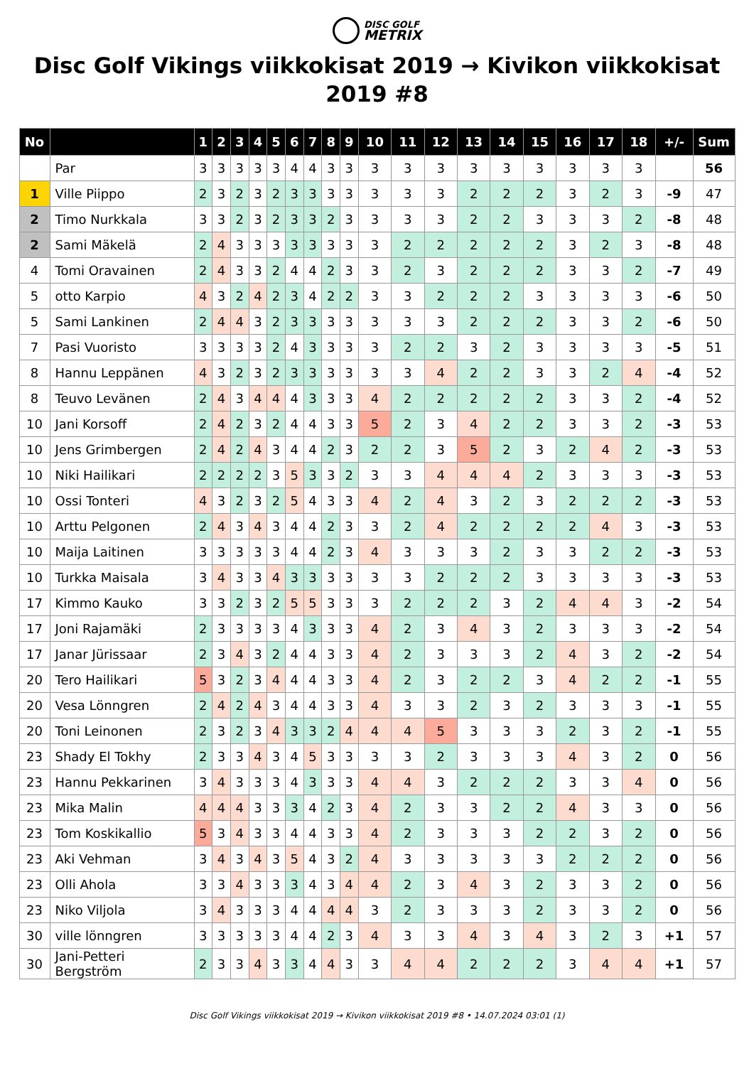DISC GOLF
METRIX
Disc Golf Vikings viikkokisat 2019 → Kivikon viikkokisat 2019 #8
| No | | 1 | 2 | 3 | 4 | 5 | 6 | 7 | 8 | 9 | 10 | 11 | 12 | 13 | 14 | 15 | 16 | 17 | 18 | +/- | Sum |
| --- | --- | --- | --- | --- | --- | --- | --- | --- | --- | --- | --- | --- | --- | --- | --- | --- | --- | --- | --- | --- | --- |
| | Par | 3 | 3 | 3 | 3 | 3 | 4 | 4 | 3 | 3 | 3 | 3 | 3 | 3 | 3 | 3 | 3 | 3 | 3 | | 56 |
| 1 | Ville Piippo | 2 | 3 | 2 | 3 | 2 | 3 | 3 | 3 | 3 | 3 | 3 | 3 | 2 | 2 | 2 | 3 | 2 | 3 | -9 | 47 |
| 2 | Timo Nurkkala | 3 | 3 | 2 | 3 | 2 | 3 | 3 | 2 | 3 | 3 | 3 | 3 | 2 | 2 | 3 | 3 | 3 | 2 | -8 | 48 |
| 2 | Sami Mäkelä | 2 | 4 | 3 | 3 | 3 | 3 | 3 | 3 | 3 | 3 | 2 | 2 | 2 | 2 | 2 | 3 | 2 | 3 | -8 | 48 |
| 4 | Tomi Oravainen | 2 | 4 | 3 | 3 | 2 | 4 | 4 | 2 | 3 | 3 | 2 | 3 | 2 | 2 | 2 | 3 | 3 | 2 | -7 | 49 |
| 5 | otto Karpio | 4 | 3 | 2 | 4 | 2 | 3 | 4 | 2 | 2 | 3 | 3 | 2 | 2 | 2 | 3 | 3 | 3 | 3 | -6 | 50 |
| 5 | Sami Lankinen | 2 | 4 | 4 | 3 | 2 | 3 | 3 | 3 | 3 | 3 | 3 | 3 | 2 | 2 | 2 | 3 | 3 | 2 | -6 | 50 |
| 7 | Pasi Vuoristo | 3 | 3 | 3 | 3 | 2 | 4 | 3 | 3 | 3 | 3 | 2 | 2 | 3 | 2 | 3 | 3 | 3 | 3 | -5 | 51 |
| 8 | Hannu Leppänen | 4 | 3 | 2 | 3 | 2 | 3 | 3 | 3 | 3 | 3 | 3 | 4 | 2 | 2 | 3 | 3 | 2 | 4 | -4 | 52 |
| 8 | Teuvo Levänen | 2 | 4 | 3 | 4 | 4 | 4 | 3 | 3 | 3 | 4 | 2 | 2 | 2 | 2 | 2 | 3 | 3 | 2 | -4 | 52 |
| 10 | Jani Korsoff | 2 | 4 | 2 | 3 | 2 | 4 | 4 | 3 | 3 | 5 | 2 | 3 | 4 | 2 | 2 | 3 | 3 | 2 | -3 | 53 |
| 10 | Jens Grimbergen | 2 | 4 | 2 | 4 | 3 | 4 | 4 | 2 | 3 | 2 | 2 | 3 | 5 | 2 | 3 | 2 | 4 | 2 | -3 | 53 |
| 10 | Niki Hailikari | 2 | 2 | 2 | 2 | 3 | 5 | 3 | 3 | 2 | 3 | 3 | 4 | 4 | 4 | 2 | 3 | 3 | 3 | -3 | 53 |
| 10 | Ossi Tonteri | 4 | 3 | 2 | 3 | 2 | 5 | 4 | 3 | 3 | 4 | 2 | 4 | 3 | 2 | 3 | 2 | 2 | 2 | -3 | 53 |
| 10 | Arttu Pelgonen | 2 | 4 | 3 | 4 | 3 | 4 | 4 | 2 | 3 | 3 | 2 | 4 | 2 | 2 | 2 | 2 | 4 | 3 | -3 | 53 |
| 10 | Maija Laitinen | 3 | 3 | 3 | 3 | 3 | 4 | 4 | 2 | 3 | 4 | 3 | 3 | 3 | 2 | 3 | 3 | 2 | 2 | -3 | 53 |
| 10 | Turkka Maisala | 3 | 4 | 3 | 3 | 4 | 3 | 3 | 3 | 3 | 3 | 3 | 2 | 2 | 2 | 3 | 3 | 3 | 3 | -3 | 53 |
| 17 | Kimmo Kauko | 3 | 3 | 2 | 3 | 2 | 5 | 5 | 3 | 3 | 3 | 2 | 2 | 2 | 3 | 2 | 4 | 4 | 3 | -2 | 54 |
| 17 | Joni Rajamäki | 2 | 3 | 3 | 3 | 3 | 4 | 3 | 3 | 3 | 4 | 2 | 3 | 4 | 3 | 2 | 3 | 3 | 3 | -2 | 54 |
| 17 | Janar Jürissaar | 2 | 3 | 4 | 3 | 2 | 4 | 4 | 3 | 3 | 4 | 2 | 3 | 3 | 3 | 2 | 4 | 3 | 2 | -2 | 54 |
| 20 | Tero Hailikari | 5 | 3 | 2 | 3 | 4 | 4 | 4 | 3 | 3 | 4 | 2 | 3 | 2 | 2 | 3 | 4 | 2 | 2 | -1 | 55 |
| 20 | Vesa Lönngren | 2 | 4 | 2 | 4 | 3 | 4 | 4 | 3 | 3 | 4 | 3 | 3 | 2 | 3 | 2 | 3 | 3 | 3 | -1 | 55 |
| 20 | Toni Leinonen | 2 | 3 | 2 | 3 | 4 | 3 | 3 | 2 | 4 | 4 | 4 | 5 | 3 | 3 | 3 | 2 | 3 | 2 | -1 | 55 |
| 23 | Shady El Tokhy | 2 | 3 | 3 | 4 | 3 | 4 | 5 | 3 | 3 | 3 | 3 | 2 | 3 | 3 | 3 | 4 | 3 | 2 | 0 | 56 |
| 23 | Hannu Pekkarinen | 3 | 4 | 3 | 3 | 3 | 4 | 3 | 3 | 3 | 4 | 4 | 3 | 2 | 2 | 2 | 3 | 3 | 4 | 0 | 56 |
| 23 | Mika Malin | 4 | 4 | 4 | 3 | 3 | 3 | 4 | 2 | 3 | 4 | 2 | 3 | 3 | 2 | 2 | 4 | 3 | 3 | 0 | 56 |
| 23 | Tom Koskikallio | 5 | 3 | 4 | 3 | 3 | 4 | 4 | 3 | 3 | 4 | 2 | 3 | 3 | 3 | 2 | 2 | 3 | 2 | 0 | 56 |
| 23 | Aki Vehman | 3 | 4 | 3 | 4 | 3 | 5 | 4 | 3 | 2 | 4 | 3 | 3 | 3 | 3 | 3 | 2 | 2 | 2 | 0 | 56 |
| 23 | Olli Ahola | 3 | 3 | 4 | 3 | 3 | 3 | 4 | 3 | 4 | 4 | 2 | 3 | 4 | 3 | 2 | 3 | 3 | 2 | 0 | 56 |
| 23 | Niko Viljola | 3 | 4 | 3 | 3 | 3 | 4 | 4 | 4 | 4 | 3 | 2 | 3 | 3 | 3 | 2 | 3 | 3 | 2 | 0 | 56 |
| 30 | ville lönngren | 3 | 3 | 3 | 3 | 3 | 4 | 4 | 2 | 3 | 4 | 3 | 3 | 4 | 3 | 4 | 3 | 2 | 3 | +1 | 57 |
| 30 | Jani-Petteri Bergström | 2 | 3 | 3 | 4 | 3 | 3 | 4 | 4 | 3 | 3 | 4 | 4 | 2 | 2 | 2 | 3 | 4 | 4 | +1 | 57 |
Disc Golf Vikings viikkokisat 2019 → Kivikon viikkokisat 2019 #8 • 14.07.2024 03:01 (1)